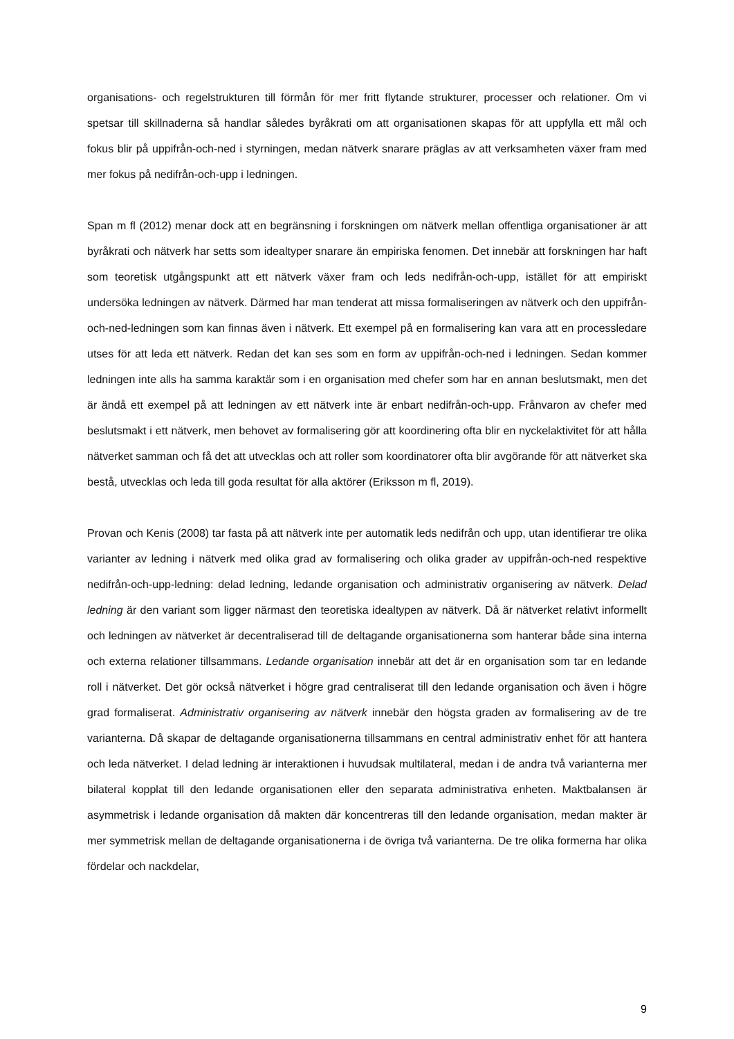organisations- och regelstrukturen till förmån för mer fritt flytande strukturer, processer och relationer. Om vi spetsar till skillnaderna så handlar således byråkrati om att organisationen skapas för att uppfylla ett mål och fokus blir på uppifrån-och-ned i styrningen, medan nätverk snarare präglas av att verksamheten växer fram med mer fokus på nedifrån-och-upp i ledningen.
Span m fl (2012) menar dock att en begränsning i forskningen om nätverk mellan offentliga organisationer är att byråkrati och nätverk har setts som idealtyper snarare än empiriska fenomen. Det innebär att forskningen har haft som teoretisk utgångspunkt att ett nätverk växer fram och leds nedifrån-och-upp, istället för att empiriskt undersöka ledningen av nätverk. Därmed har man tenderat att missa formaliseringen av nätverk och den uppifrån-och-ned-ledningen som kan finnas även i nätverk. Ett exempel på en formalisering kan vara att en processledare utses för att leda ett nätverk. Redan det kan ses som en form av uppifrån-och-ned i ledningen. Sedan kommer ledningen inte alls ha samma karaktär som i en organisation med chefer som har en annan beslutsmakt, men det är ändå ett exempel på att ledningen av ett nätverk inte är enbart nedifrån-och-upp. Frånvaron av chefer med beslutsmakt i ett nätverk, men behovet av formalisering gör att koordinering ofta blir en nyckelaktivitet för att hålla nätverket samman och få det att utvecklas och att roller som koordinatorer ofta blir avgörande för att nätverket ska bestå, utvecklas och leda till goda resultat för alla aktörer (Eriksson m fl, 2019).
Provan och Kenis (2008) tar fasta på att nätverk inte per automatik leds nedifrån och upp, utan identifierar tre olika varianter av ledning i nätverk med olika grad av formalisering och olika grader av uppifrån-och-ned respektive nedifrån-och-upp-ledning: delad ledning, ledande organisation och administrativ organisering av nätverk. Delad ledning är den variant som ligger närmast den teoretiska idealtypen av nätverk. Då är nätverket relativt informellt och ledningen av nätverket är decentraliserad till de deltagande organisationerna som hanterar både sina interna och externa relationer tillsammans. Ledande organisation innebär att det är en organisation som tar en ledande roll i nätverket. Det gör också nätverket i högre grad centraliserat till den ledande organisation och även i högre grad formaliserat. Administrativ organisering av nätverk innebär den högsta graden av formalisering av de tre varianterna. Då skapar de deltagande organisationerna tillsammans en central administrativ enhet för att hantera och leda nätverket. I delad ledning är interaktionen i huvudsak multilateral, medan i de andra två varianterna mer bilateral kopplat till den ledande organisationen eller den separata administrativa enheten. Maktbalansen är asymmetrisk i ledande organisation då makten där koncentreras till den ledande organisation, medan makter är mer symmetrisk mellan de deltagande organisationerna i de övriga två varianterna. De tre olika formerna har olika fördelar och nackdelar,
9